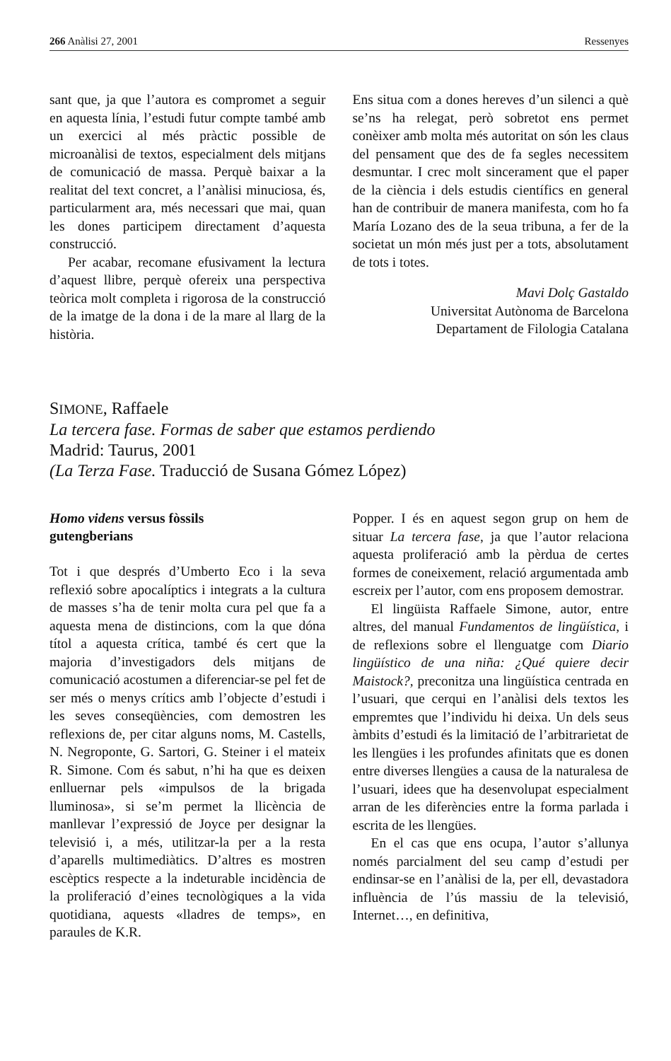266 Anàlisi 27, 2001 Ressenyes
sant que, ja que l’autora es compromet a seguir en aquesta línia, l’estudi futur compte també amb un exercici al més pràctic possible de microanàlisi de textos, especialment dels mitjans de comunicació de massa. Perquè baixar a la realitat del text concret, a l’anàlisi minuciosa, és, particularment ara, més necessari que mai, quan les dones participem directament d’aquesta construcció.
Per acabar, recomane efusivament la lectura d’aquest llibre, perquè ofereix una perspectiva teòrica molt completa i rigorosa de la construcció de la imatge de la dona i de la mare al llarg de la història.
Ens situa com a dones hereves d’un silenci a què se’ns ha relegat, però sobretot ens permet conèixer amb molta més autoritat on són les claus del pensament que des de fa segles necessitem desmuntar. I crec molt sincerament que el paper de la ciència i dels estudis científics en general han de contribuir de manera manifesta, com ho fa María Lozano des de la seua tribuna, a fer de la societat un món més just per a tots, absolutament de tots i totes.
Mavi Dolç Gastaldo
Universitat Autònoma de Barcelona
Departament de Filologia Catalana
SIMONE, Raffaele
La tercera fase. Formas de saber que estamos perdiendo
Madrid: Taurus, 2001
(La Terza Fase. Traducció de Susana Gómez López)
Homo videns versus fòssils
gutengberians
Tot i que després d’Umberto Eco i la seva reflexió sobre apocalíptics i integrats a la cultura de masses s’ha de tenir molta cura pel que fa a aquesta mena de distincions, com la que dóna títol a aquesta crítica, també és cert que la majoria d’investigadors dels mitjans de comunicació acostumen a diferenciar-se pel fet de ser més o menys crítics amb l’objecte d’estudi i les seves conseqüències, com demostren les reflexions de, per citar alguns noms, M. Castells, N. Negroponte, G. Sartori, G. Steiner i el mateix R. Simone. Com és sabut, n’hi ha que es deixen enlluernar pels «impulsos de la brigada lluminosa», si se’m permet la llicència de manllevar l’expressió de Joyce per designar la televisió i, a més, utilitzar-la per a la resta d’aparells multimediàtics. D’altres es mostren escèptics respecte a la indeturable incidència de la proliferació d’eines tecnològiques a la vida quotidiana, aquests «lladres de temps», en paraules de K.R.
Popper. I és en aquest segon grup on hem de situar La tercera fase, ja que l’autor relaciona aquesta proliferació amb la pèrdua de certes formes de coneixement, relació argumentada amb escreix per l’autor, com ens proposem demostrar.
El lingüista Raffaele Simone, autor, entre altres, del manual Fundamentos de lingüística, i de reflexions sobre el llenguatge com Diario lingüístico de una niña: ¿Qué quiere decir Maistock?, preconitza una lingüística centrada en l’usuari, que cerqui en l’anàlisi dels textos les empremtes que l’individu hi deixa. Un dels seus àmbits d’estudi és la limitació de l’arbitrarietat de les llengües i les profundes afinitats que es donen entre diverses llengües a causa de la naturalesa de l’usuari, idees que ha desenvolupat especialment arran de les diferències entre la forma parlada i escrita de les llengües.
En el cas que ens ocupa, l’autor s’allunya només parcialment del seu camp d’estudi per endinsar-se en l’anàlisi de la, per ell, devastadora influència de l’ús massiu de la televisió, Internet…, en definitiva,